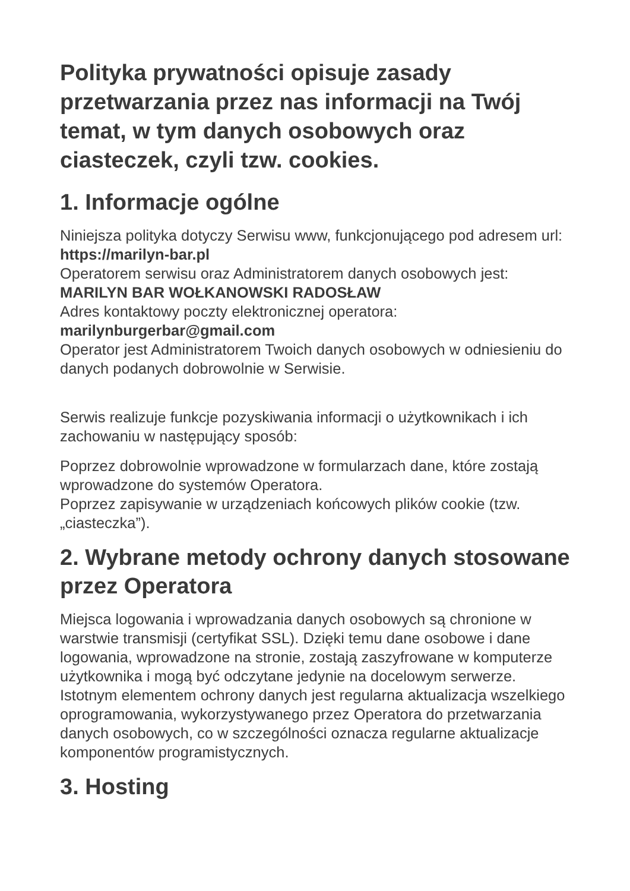Polityka prywatności opisuje zasady przetwarzania przez nas informacji na Twój temat, w tym danych osobowych oraz ciasteczek, czyli tzw. cookies.
1. Informacje ogólne
Niniejsza polityka dotyczy Serwisu www, funkcjonującego pod adresem url: https://marilyn-bar.pl
Operatorem serwisu oraz Administratorem danych osobowych jest: MARILYN BAR WOŁKANOWSKI RADOSŁAW
Adres kontaktowy poczty elektronicznej operatora: marilynburgerbar@gmail.com
Operator jest Administratorem Twoich danych osobowych w odniesieniu do danych podanych dobrowolnie w Serwisie.
Serwis realizuje funkcje pozyskiwania informacji o użytkownikach i ich zachowaniu w następujący sposób:
Poprzez dobrowolnie wprowadzone w formularzach dane, które zostają wprowadzone do systemów Operatora.
Poprzez zapisywanie w urządzeniach końcowych plików cookie (tzw. „ciasteczka”).
2. Wybrane metody ochrony danych stosowane przez Operatora
Miejsca logowania i wprowadzania danych osobowych są chronione w warstwie transmisji (certyfikat SSL). Dzięki temu dane osobowe i dane logowania, wprowadzone na stronie, zostają zaszyfrowane w komputerze użytkownika i mogą być odczytane jedynie na docelowym serwerze. Istotnym elementem ochrony danych jest regularna aktualizacja wszelkiego oprogramowania, wykorzystywanego przez Operatora do przetwarzania danych osobowych, co w szczególności oznacza regularne aktualizacje komponentów programistycznych.
3. Hosting